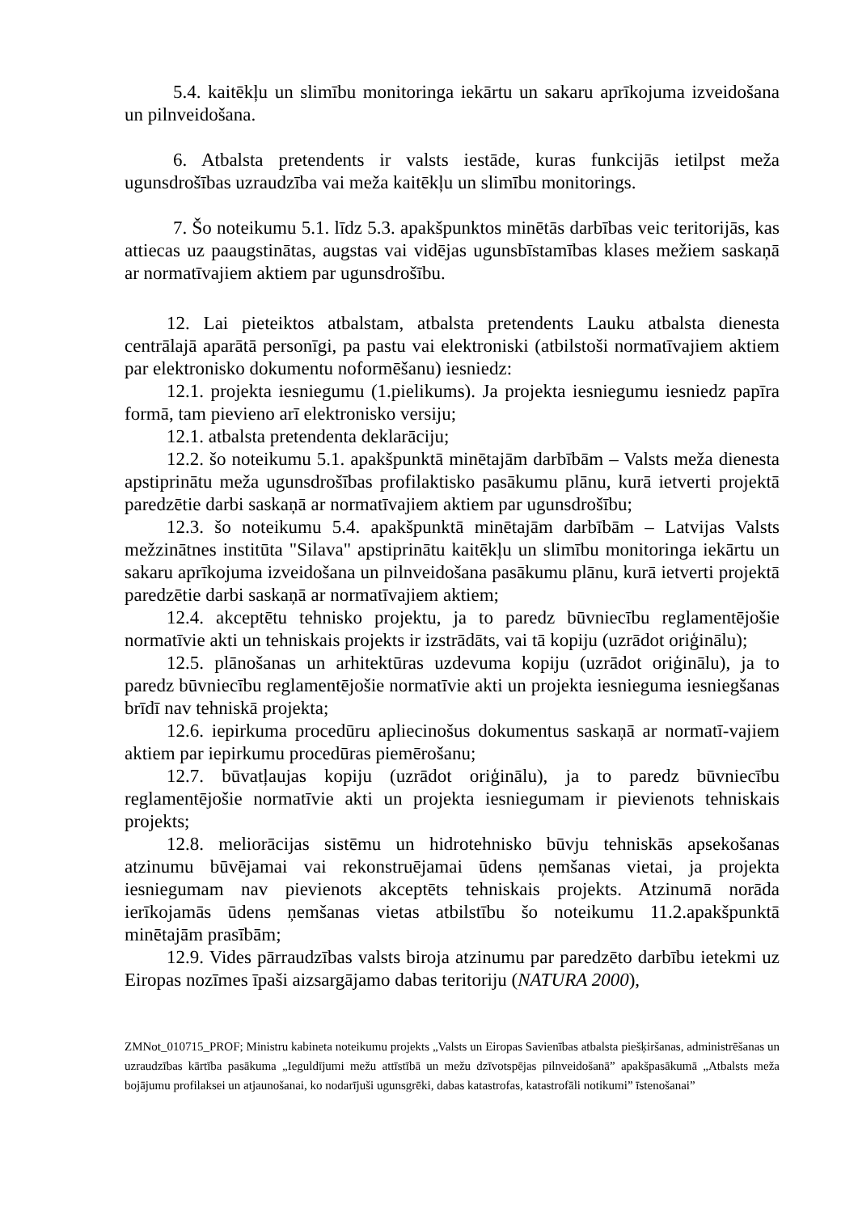5.4. kaitēkļu un slimību monitoringa iekārtu un sakaru aprīkojuma izveidošana un pilnveidošana.
6. Atbalsta pretendents ir valsts iestāde, kuras funkcijās ietilpst meža ugunsdrošības uzraudzība vai meža kaitēkļu un slimību monitorings.
7. Šo noteikumu 5.1. līdz 5.3. apakšpunktos minētās darbības veic teritorijās, kas attiecas uz paaugstinātas, augstas vai vidējas ugunsbīstamības klases mežiem saskaņā ar normatīvajiem aktiem par ugunsdrošību.
12. Lai pieteiktos atbalstam, atbalsta pretendents Lauku atbalsta dienesta centrālajā aparātā personīgi, pa pastu vai elektroniski (atbilstoši normatīvajiem aktiem par elektronisko dokumentu noformēšanu) iesniedz:
12.1. projekta iesniegumu (1.pielikums). Ja projekta iesniegumu iesniedz papīra formā, tam pievieno arī elektronisko versiju;
12.1. atbalsta pretendenta deklarāciju;
12.2. šo noteikumu 5.1. apakšpunktā minētajām darbībām – Valsts meža dienesta apstiprinātu meža ugunsdrošības profilaktisko pasākumu plānu, kurā ietverti projektā paredzētie darbi saskaņā ar normatīvajiem aktiem par ugunsdrošību;
12.3. šo noteikumu 5.4. apakšpunktā minētajām darbībām – Latvijas Valsts mežzinātnes institūta "Silava" apstiprinātu kaitēkļu un slimību monitoringa iekārtu un sakaru aprīkojuma izveidošana un pilnveidošana pasākumu plānu, kurā ietverti projektā paredzētie darbi saskaņā ar normatīvajiem aktiem;
12.4. akceptētu tehnisko projektu, ja to paredz būvniecību reglamentējošie normatīvie akti un tehniskais projekts ir izstrādāts, vai tā kopiju (uzrādot oriģinālu);
12.5. plānošanas un arhitektūras uzdevuma kopiju (uzrādot oriģinālu), ja to paredz būvniecību reglamentējošie normatīvie akti un projekta iesnieguma iesniegšanas brīdī nav tehniskā projekta;
12.6. iepirkuma procedūru apliecinošus dokumentus saskaņā ar normatī-vajiem aktiem par iepirkumu procedūras piemērošanu;
12.7. būvatļaujas kopiju (uzrādot oriģinālu), ja to paredz būvniecību reglamentējošie normatīvie akti un projekta iesniegumam ir pievienots tehniskais projekts;
12.8. meliorācijas sistēmu un hidrotehnisko būvju tehniskās apsekošanas atzinumu būvējamai vai rekonstruējamai ūdens ņemšanas vietai, ja projekta iesniegumam nav pievienots akceptēts tehniskais projekts. Atzinumā norāda ierīkojamās ūdens ņemšanas vietas atbilstību šo noteikumu 11.2.apakšpunktā minētajām prasībām;
12.9. Vides pārraudzības valsts biroja atzinumu par paredzēto darbību ietekmi uz Eiropas nozīmes īpaši aizsargājamo dabas teritoriju (NATURA 2000),
ZMNot_010715_PROF; Ministru kabineta noteikumu projekts „Valsts un Eiropas Savienības atbalsta piešķiršanas, administrēšanas un uzraudzības kārtība pasākuma „Ieguldījumi mežu attīstībā un mežu dzīvotspējas pilnveidošanā” apakšpasākumā „Atbalsts meža bojājumu profilaksei un atjaunošanai, ko nodarījuši ugunsgrēki, dabas katastrofas, katastrofāli notikumi” īstenošanai”